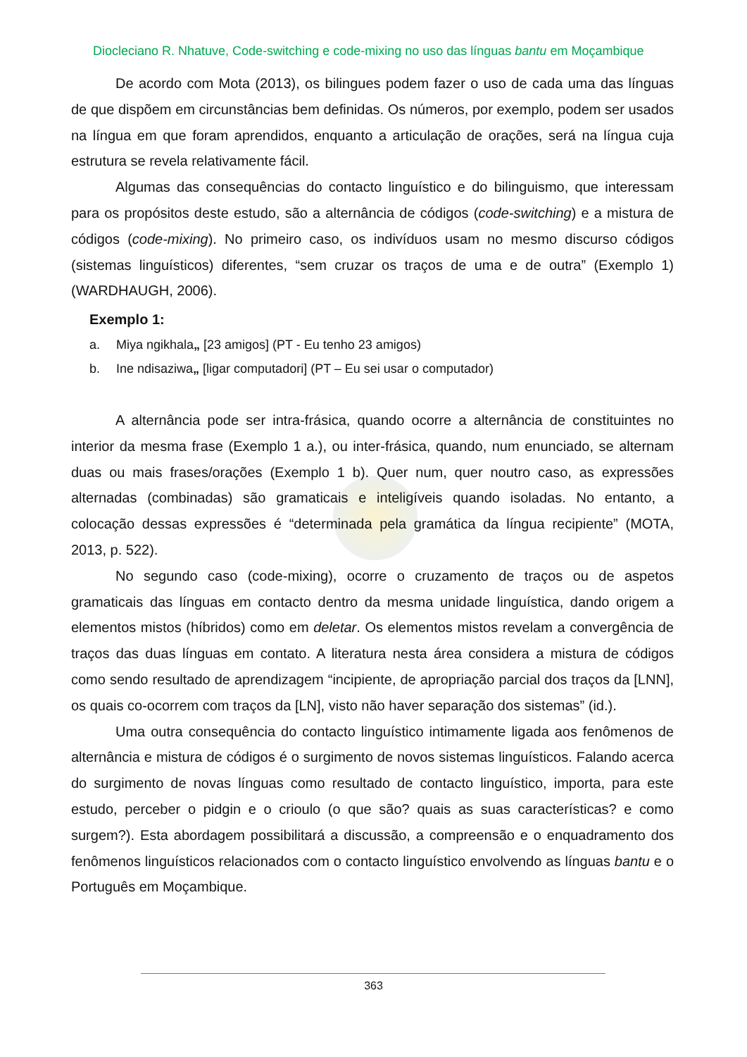Diocleciano R. Nhatuve, Code-switching e code-mixing no uso das línguas bantu em Moçambique
De acordo com Mota (2013), os bilingues podem fazer o uso de cada uma das línguas de que dispõem em circunstâncias bem definidas. Os números, por exemplo, podem ser usados na língua em que foram aprendidos, enquanto a articulação de orações, será na língua cuja estrutura se revela relativamente fácil.
Algumas das consequências do contacto linguístico e do bilinguismo, que interessam para os propósitos deste estudo, são a alternância de códigos (code-switching) e a mistura de códigos (code-mixing). No primeiro caso, os indivíduos usam no mesmo discurso códigos (sistemas linguísticos) diferentes, “sem cruzar os traços de uma e de outra” (Exemplo 1) (WARDHAUGH, 2006).
Exemplo 1:
a. Miya ngikhala„ [23 amigos] (PT - Eu tenho 23 amigos)
b. Ine ndisaziwa„ [ligar computadori] (PT – Eu sei usar o computador)
A alternância pode ser intra-frásica, quando ocorre a alternância de constituintes no interior da mesma frase (Exemplo 1 a.), ou inter-frásica, quando, num enunciado, se alternam duas ou mais frases/orações (Exemplo 1 b). Quer num, quer noutro caso, as expressões alternadas (combinadas) são gramaticais e inteligíveis quando isoladas. No entanto, a colocação dessas expressões é “determinada pela gramática da língua recipiente” (MOTA, 2013, p. 522).
No segundo caso (code-mixing), ocorre o cruzamento de traços ou de aspetos gramaticais das línguas em contacto dentro da mesma unidade linguística, dando origem a elementos mistos (híbridos) como em deletar. Os elementos mistos revelam a convergência de traços das duas línguas em contato. A literatura nesta área considera a mistura de códigos como sendo resultado de aprendizagem “incipiente, de apropriação parcial dos traços da [LNN], os quais co-ocorrem com traços da [LN], visto não haver separação dos sistemas” (id.).
Uma outra consequência do contacto linguístico intimamente ligada aos fenômenos de alternância e mistura de códigos é o surgimento de novos sistemas linguísticos. Falando acerca do surgimento de novas línguas como resultado de contacto linguístico, importa, para este estudo, perceber o pidgin e o crioulo (o que são? quais as suas características? e como surgem?). Esta abordagem possibilitará a discussão, a compreensão e o enquadramento dos fenômenos linguísticos relacionados com o contacto linguístico envolvendo as línguas bantu e o Português em Moçambique.
363